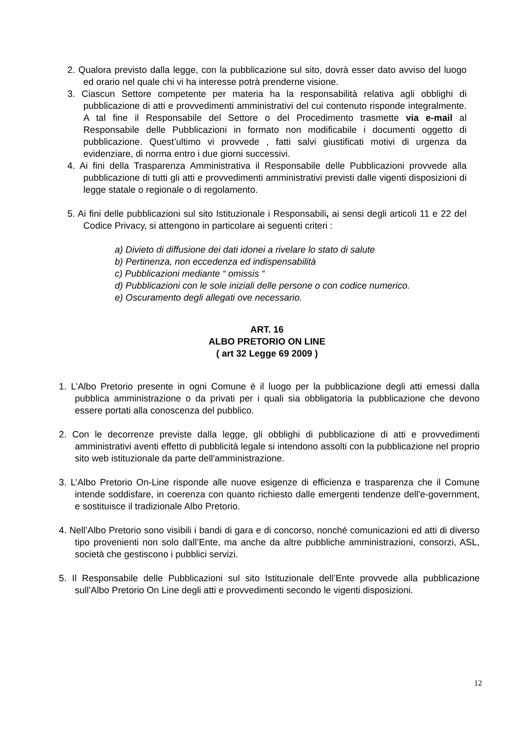2. Qualora previsto dalla legge, con la pubblicazione sul sito, dovrà esser dato avviso del luogo ed orario nel quale chi vi ha interesse potrà prenderne visione.
3. Ciascun Settore competente per materia ha la responsabilità relativa agli obblighi di pubblicazione di atti e provvedimenti amministrativi del cui contenuto risponde integralmente. A tal fine il Responsabile del Settore o del Procedimento trasmette via e-mail al Responsabile delle Pubblicazioni in formato non modificabile i documenti oggetto di pubblicazione. Quest’ultimo vi provvede , fatti salvi giustificati motivi di urgenza da evidenziare, di norma entro i due giorni successivi.
4. Ai fini della Trasparenza Amministrativa il Responsabile delle Pubblicazioni provvede alla pubblicazione di tutti gli atti e provvedimenti amministrativi previsti dalle vigenti disposizioni di legge statale o regionale o di regolamento.
5. Ai fini delle pubblicazioni sul sito Istituzionale i Responsabili, ai sensi degli articoli 11 e 22 del Codice Privacy, si attengono in particolare ai seguenti criteri :
a) Divieto di diffusione dei dati idonei a rivelare lo stato di salute
b) Pertinenza, non eccedenza ed indispensabilità
c) Pubblicazioni mediante “ omissis “
d) Pubblicazioni con le sole iniziali delle persone o con codice numerico.
e) Oscuramento degli allegati ove necessario.
ART. 16
ALBO PRETORIO ON LINE
( art 32 Legge 69 2009 )
1. L’Albo Pretorio presente in ogni Comune è il luogo per la pubblicazione degli atti emessi dalla pubblica amministrazione o da privati per i quali sia obbligatoria la pubblicazione che devono essere portati alla conoscenza del pubblico.
2. Con le decorrenze previste dalla legge, gli obblighi di pubblicazione di atti e provvedimenti amministrativi aventi effetto di pubblicità legale si intendono assolti con la pubblicazione nel proprio sito web istituzionale da parte dell'amministrazione.
3. L’Albo Pretorio On-Line risponde alle nuove esigenze di efficienza e trasparenza che il Comune intende soddisfare, in coerenza con quanto richiesto dalle emergenti tendenze dell'e-government, e sostituisce il tradizionale Albo Pretorio.
4. Nell’Albo Pretorio sono visibili i bandi di gara e di concorso, nonché comunicazioni ed atti di diverso tipo provenienti non solo dall’Ente, ma anche da altre pubbliche amministrazioni, consorzi, ASL, società che gestiscono i pubblici servizi.
5. Il Responsabile delle Pubblicazioni sul sito Istituzionale dell’Ente provvede alla pubblicazione sull’Albo Pretorio On Line degli atti e provvedimenti secondo le vigenti disposizioni.
12